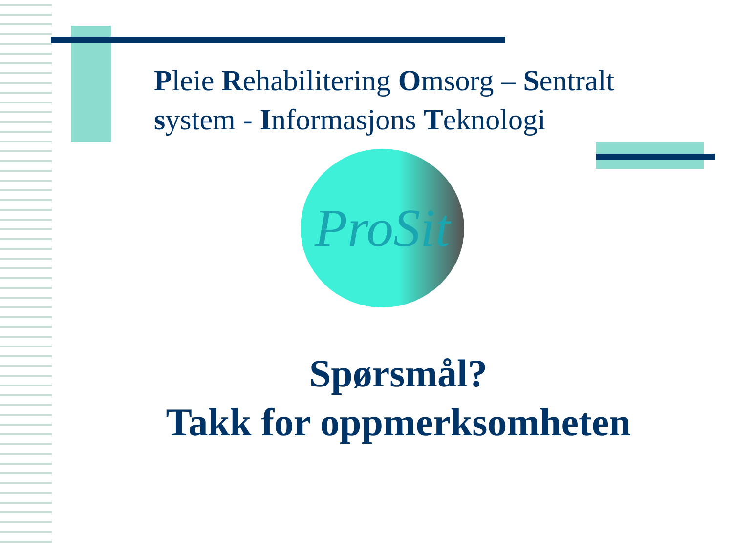Pleie Rehabilitering Omsorg – Sentralt system - Informasjons Teknologi
ProSit
Spørsmål?
Takk for oppmerksomheten